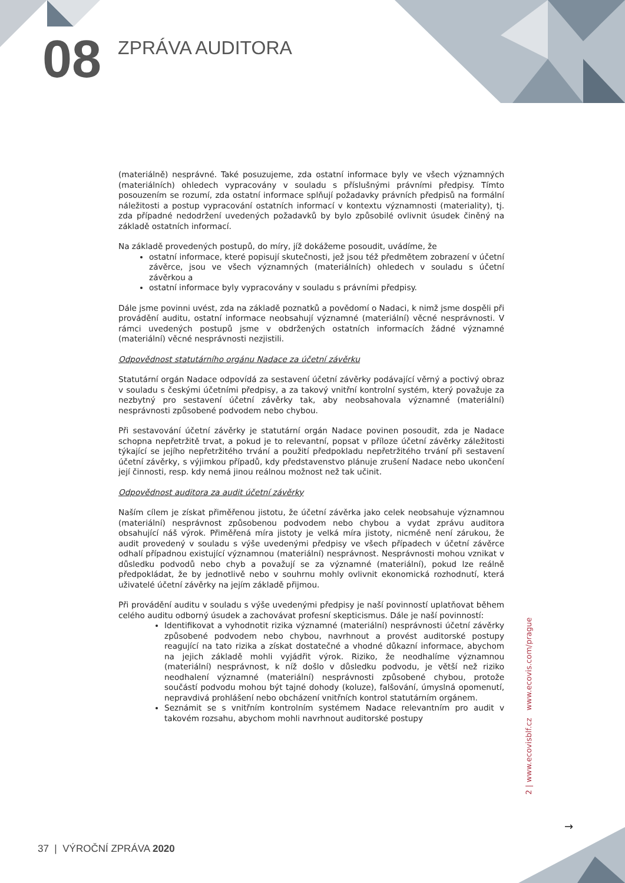08
ZPRÁVA AUDITORA
(materiálně) nesprávné. Také posuzujeme, zda ostatní informace byly ve všech významných (materiálních) ohledech vypracovány v souladu s příslušnými právními předpisy. Tímto posouzením se rozumí, zda ostatní informace splňují požadavky právních předpisů na formální náležitosti a postup vypracování ostatních informací v kontextu významnosti (materiality), tj. zda případné nedodržení uvedených požadavků by bylo způsobilé ovlivnit úsudek činěný na základě ostatních informací.
Na základě provedených postupů, do míry, jíž dokážeme posoudit, uvádíme, že
ostatní informace, které popisují skutečnosti, jež jsou též předmětem zobrazení v účetní závěrce, jsou ve všech významných (materiálních) ohledech v souladu s účetní závěrkou a
ostatní informace byly vypracovány v souladu s právními předpisy.
Dále jsme povinni uvést, zda na základě poznatků a povědomí o Nadaci, k nimž jsme dospěli při provádění auditu, ostatní informace neobsahují významné (materiální) věcné nesprávnosti. V rámci uvedených postupů jsme v obdržených ostatních informacích žádné významné (materiální) věcné nesprávnosti nezjistili.
Odpovědnost statutárního orgánu Nadace za účetní závěrku
Statutární orgán Nadace odpovídá za sestavení účetní závěrky podávající věrný a poctivý obraz v souladu s českými účetními předpisy, a za takový vnitřní kontrolní systém, který považuje za nezbytný pro sestavení účetní závěrky tak, aby neobsahovala významné (materiální) nesprávnosti způsobené podvodem nebo chybou.
Při sestavování účetní závěrky je statutární orgán Nadace povinen posoudit, zda je Nadace schopna nepřetržitě trvat, a pokud je to relevantní, popsat v příloze účetní závěrky záležitosti týkající se jejího nepřetržitého trvání a použití předpokladu nepřetržitého trvání při sestavení účetní závěrky, s výjimkou případů, kdy představenstvo plánuje zrušení Nadace nebo ukončení její činnosti, resp. kdy nemá jinou reálnou možnost než tak učinit.
Odpovědnost auditora za audit účetní závěrky
Naším cílem je získat přiměřenou jistotu, že účetní závěrka jako celek neobsahuje významnou (materiální) nesprávnost způsobenou podvodem nebo chybou a vydat zprávu auditora obsahující náš výrok. Přiměřená míra jistoty je velká míra jistoty, nicméně není zárukou, že audit provedený v souladu s výše uvedenými předpisy ve všech případech v účetní závěrce odhalí případnou existující významnou (materiální) nesprávnost. Nesprávnosti mohou vznikat v důsledku podvodů nebo chyb a považují se za významné (materiální), pokud lze reálně předpokládat, že by jednotlivě nebo v souhrnu mohly ovlivnit ekonomická rozhodnutí, která uživatelé účetní závěrky na jejím základě přijmou.
Při provádění auditu v souladu s výše uvedenými předpisy je naší povinností uplatňovat během celého auditu odborný úsudek a zachovávat profesní skepticismus. Dále je naší povinností:
Identifikovat a vyhodnotit rizika významné (materiální) nesprávnosti účetní závěrky způsobené podvodem nebo chybou, navrhnout a provést auditorské postupy reagující na tato rizika a získat dostatečné a vhodné důkazní informace, abychom na jejich základě mohli vyjádřit výrok. Riziko, že neodhalíme významnou (materiální) nesprávnost, k níž došlo v důsledku podvodu, je větší než riziko neodhalení významné (materiální) nesprávnosti způsobené chybou, protože součástí podvodu mohou být tajné dohody (koluze), falšování, úmyslná opomenutí, nepravdivá prohlášení nebo obcházení vnitřních kontrol statutárním orgánem.
Seznámit se s vnitřním kontrolním systémem Nadace relevantním pro audit v takovém rozsahu, abychom mohli navrhnout auditorské postupy
2 | www.ecovisblf.cz www.ecovis.com/prague
→
37 | VÝROČNÍ ZPRÁVA 2020